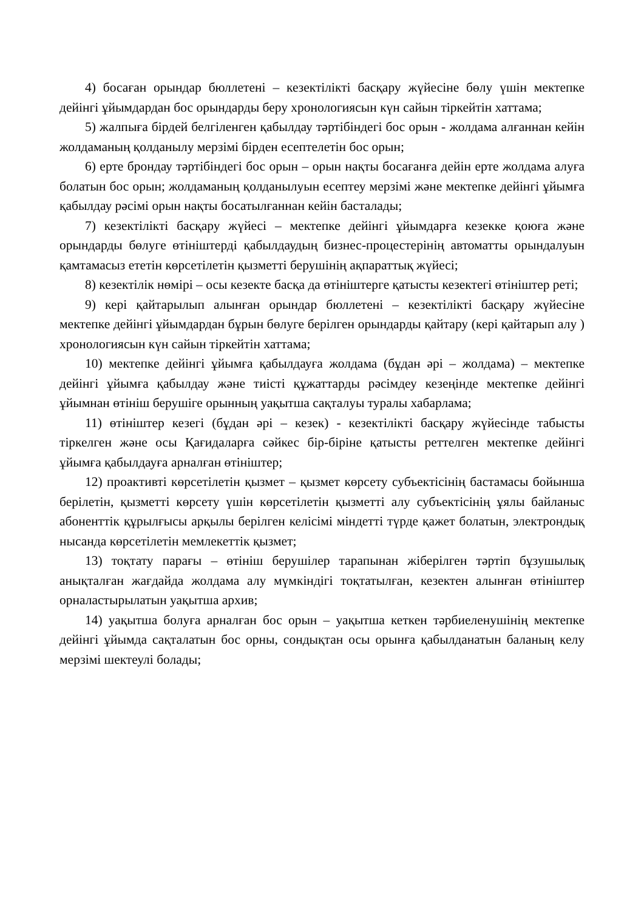4) босаған орындар бюллетені – кезектілікті басқару жүйесіне бөлу үшін мектепке дейінгі ұйымдардан бос орындарды беру хронологиясын күн сайын тіркейтін хаттама;
5) жалпыға бірдей белгіленген қабылдау тәртібіндегі бос орын - жолдама алғаннан кейін жолдаманың қолданылу мерзімі бірден есептелетін бос орын;
6) ерте брондау тәртібіндегі бос орын – орын нақты босағанға дейін ерте жолдама алуға болатын бос орын; жолдаманың қолданылуын есептеу мерзімі және мектепке дейінгі ұйымға қабылдау рәсімі орын нақты босатылғаннан кейін басталады;
7) кезектілікті басқару жүйесі – мектепке дейінгі ұйымдарға кезекке қоюға және орындарды бөлуге өтініштерді қабылдаудың бизнес-процестерінің автоматты орындалуын қамтамасыз ететін көрсетілетін қызметті берушінің ақпараттық жүйесі;
8) кезектілік нөмірі – осы кезекте басқа да өтініштерге қатысты кезектегі өтініштер реті;
9) кері қайтарылып алынған орындар бюллетені – кезектілікті басқару жүйесіне мектепке дейінгі ұйымдардан бұрын бөлуге берілген орындарды қайтару (кері қайтарып алу ) хронологиясын күн сайын тіркейтін хаттама;
10) мектепке дейінгі ұйымға қабылдауға жолдама (бұдан әрі – жолдама) – мектепке дейінгі ұйымға қабылдау және тиісті құжаттарды рәсімдеу кезеңінде мектепке дейінгі ұйымнан өтініш берушіге орынның уақытша сақталуы туралы хабарлама;
11) өтініштер кезегі (бұдан әрі – кезек) - кезектілікті басқару жүйесінде табысты тіркелген және осы Қағидаларға сәйкес бір-біріне қатысты реттелген мектепке дейінгі ұйымға қабылдауға арналған өтініштер;
12) проактивті көрсетілетін қызмет – қызмет көрсету субъектісінің бастамасы бойынша берілетін, қызметті көрсету үшін көрсетілетін қызметті алу субъектісінің ұялы байланыс абоненттік құрылғысы арқылы берілген келісімі міндетті түрде қажет болатын, электрондық нысанда көрсетілетін мемлекеттік қызмет;
13) тоқтату парағы – өтініш берушілер тарапынан жіберілген тәртіп бұзушылық анықталған жағдайда жолдама алу мүмкіндігі тоқтатылған, кезектен алынған өтініштер орналастырылатын уақытша архив;
14) уақытша болуға арналған бос орын – уақытша кеткен тәрбиеленушінің мектепке дейінгі ұйымда сақталатын бос орны, сондықтан осы орынға қабылданатын баланың келу мерзімі шектеулі болады;